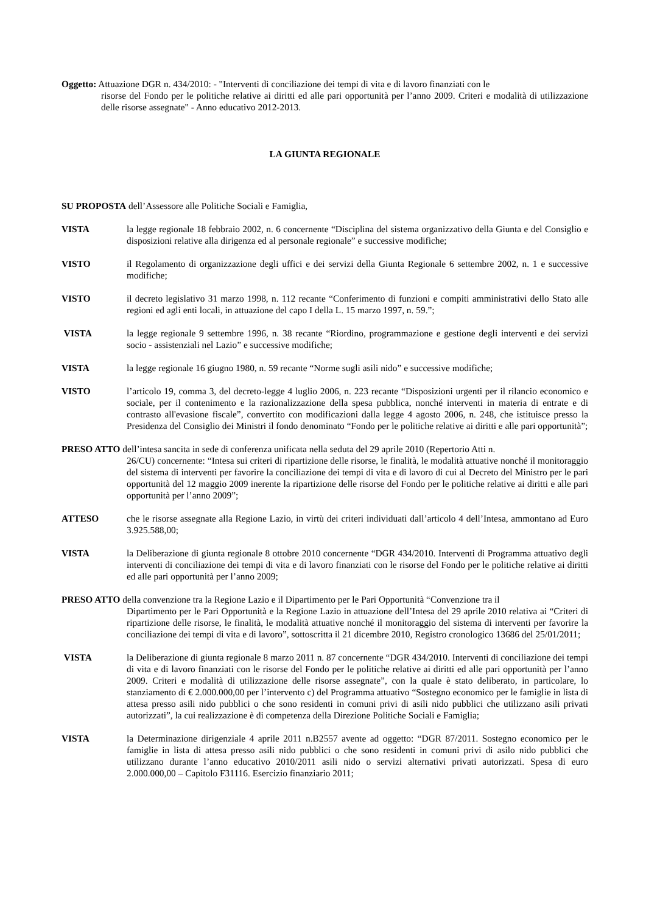Oggetto: Attuazione DGR n. 434/2010: - "Interventi di conciliazione dei tempi di vita e di lavoro finanziati con le
risorse del Fondo per le politiche relative ai diritti ed alle pari opportunità per l’anno 2009. Criteri e modalità di utilizzazione delle risorse assegnate" - Anno educativo 2012-2013.
LA GIUNTA REGIONALE
SU PROPOSTA dell’Assessore alle Politiche Sociali e Famiglia,
VISTA la legge regionale 18 febbraio 2002, n. 6 concernente “Disciplina del sistema organizzativo della Giunta e del Consiglio e disposizioni relative alla dirigenza ed al personale regionale” e successive modifiche;
VISTO il Regolamento di organizzazione degli uffici e dei servizi della Giunta Regionale 6 settembre 2002, n. 1 e successive modifiche;
VISTO il decreto legislativo 31 marzo 1998, n. 112 recante “Conferimento di funzioni e compiti amministrativi dello Stato alle regioni ed agli enti locali, in attuazione del capo I della L. 15 marzo 1997, n. 59.”;
VISTA la legge regionale 9 settembre 1996, n. 38 recante “Riordino, programmazione e gestione degli interventi e dei servizi socio - assistenziali nel Lazio” e successive modifiche;
VISTA la legge regionale 16 giugno 1980, n. 59 recante “Norme sugli asili nido” e successive modifiche;
VISTO l’articolo 19, comma 3, del decreto-legge 4 luglio 2006, n. 223 recante “Disposizioni urgenti per il rilancio economico e sociale, per il contenimento e la razionalizzazione della spesa pubblica, nonché interventi in materia di entrate e di contrasto all'evasione fiscale”, convertito con modificazioni dalla legge 4 agosto 2006, n. 248, che istituisce presso la Presidenza del Consiglio dei Ministri il fondo denominato “Fondo per le politiche relative ai diritti e alle pari opportunità”;
PRESO ATTO dell’intesa sancita in sede di conferenza unificata nella seduta del 29 aprile 2010 (Repertorio Atti n.
26/CU) concernente: “Intesa sui criteri di ripartizione delle risorse, le finalità, le modalità attuative nonché il monitoraggio del sistema di interventi per favorire la conciliazione dei tempi di vita e di lavoro di cui al Decreto del Ministro per le pari opportunità del 12 maggio 2009 inerente la ripartizione delle risorse del Fondo per le politiche relative ai diritti e alle pari opportunità per l’anno 2009”;
ATTESO che le risorse assegnate alla Regione Lazio, in virtù dei criteri individuati dall’articolo 4 dell’Intesa, ammontano ad Euro 3.925.588,00;
VISTA la Deliberazione di giunta regionale 8 ottobre 2010 concernente “DGR 434/2010. Interventi di Programma attuativo degli interventi di conciliazione dei tempi di vita e di lavoro finanziati con le risorse del Fondo per le politiche relative ai diritti ed alle pari opportunità per l’anno 2009;
PRESO ATTO della convenzione tra la Regione Lazio e il Dipartimento per le Pari Opportunità “Convenzione tra il
Dipartimento per le Pari Opportunità e la Regione Lazio in attuazione dell’Intesa del 29 aprile 2010 relativa ai “Criteri di ripartizione delle risorse, le finalità, le modalità attuative nonché il monitoraggio del sistema di interventi per favorire la conciliazione dei tempi di vita e di lavoro”, sottoscritta il 21 dicembre 2010, Registro cronologico 13686 del 25/01/2011;
VISTA la Deliberazione di giunta regionale 8 marzo 2011 n. 87 concernente “DGR 434/2010. Interventi di conciliazione dei tempi di vita e di lavoro finanziati con le risorse del Fondo per le politiche relative ai diritti ed alle pari opportunità per l’anno 2009. Criteri e modalità di utilizzazione delle risorse assegnate”, con la quale è stato deliberato, in particolare, lo stanziamento di € 2.000.000,00 per l’intervento c) del Programma attuativo “Sostegno economico per le famiglie in lista di attesa presso asili nido pubblici o che sono residenti in comuni privi di asili nido pubblici che utilizzano asili privati autorizzati”, la cui realizzazione è di competenza della Direzione Politiche Sociali e Famiglia;
VISTA la Determinazione dirigenziale 4 aprile 2011 n.B2557 avente ad oggetto: “DGR 87/2011. Sostegno economico per le famiglie in lista di attesa presso asili nido pubblici o che sono residenti in comuni privi di asilo nido pubblici che utilizzano durante l’anno educativo 2010/2011 asili nido o servizi alternativi privati autorizzati. Spesa di euro 2.000.000,00 – Capitolo F31116. Esercizio finanziario 2011;